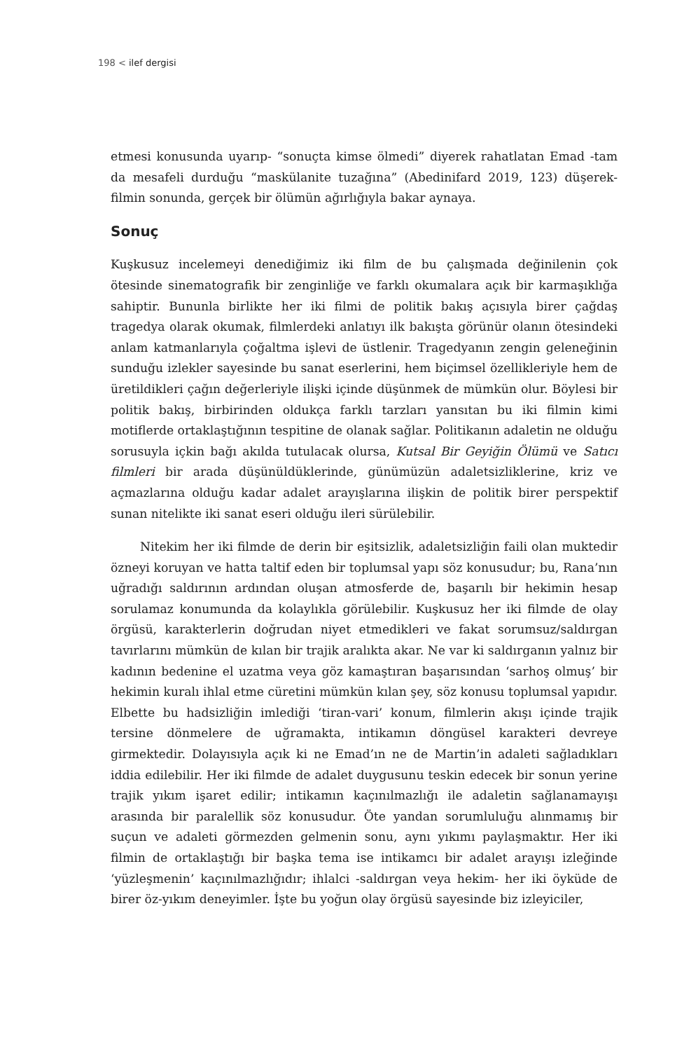198 < ilef dergisi
etmesi konusunda uyarıp- “sonuçta kimse ölmedi” diyerek rahatlatan Emad -tam da mesafeli durduğu “maskülanite tuzağına” (Abedinifard 2019, 123) düşerek- filmin sonunda, gerçek bir ölümün ağırlığıyla bakar aynaya.
Sonuç
Kuşkusuz incelemeyi denediğimiz iki film de bu çalışmada değinilenin çok ötesinde sinematografik bir zenginliğe ve farklı okumalara açık bir karmaşıklığa sahiptir. Bununla birlikte her iki filmi de politik bakış açısıyla birer çağdaş tragedya olarak okumak, filmlerdeki anlatıyı ilk bakışta görünür olanın ötesindeki anlam katmanlarıyla çoğaltma işlevi de üstlenir. Tragedyanın zengin geleneğinin sunduğu izlekler sayesinde bu sanat eserlerini, hem biçimsel özellikleriyle hem de üretildikleri çağın değerleriyle ilişki içinde düşünmek de mümkün olur. Böylesi bir politik bakış, birbirinden oldukça farklı tarzları yansıtan bu iki filmin kimi motiflerde ortaklaştığının tespitine de olanak sağlar. Politikanın adaletin ne olduğu sorusuyla içkin bağı akılda tutulacak olursa, Kutsal Bir Geyiğin Ölümü ve Satıcı filmleri bir arada düşünüldüklerinde, günümüzün adaletsizliklerine, kriz ve açmazlarına olduğu kadar adalet arayışlarına ilişkin de politik birer perspektif sunan nitelikte iki sanat eseri olduğu ileri sürülebilir.
Nitekim her iki filmde de derin bir eşitsizlik, adaletsizliğin faili olan muktedir özneyi koruyan ve hatta taltif eden bir toplumsal yapı söz konusudur; bu, Rana’nın uğradığı saldırının ardından oluşan atmosferde de, başarılı bir hekimin hesap sorulamaz konumunda da kolaylıkla görülebilir. Kuşkusuz her iki filmde de olay örgüsü, karakterlerin doğrudan niyet etmedikleri ve fakat sorumsuz/saldırgan tavırlarını mümkün de kılan bir trajik aralıkta akar. Ne var ki saldırganın yalnız bir kadının bedenine el uzatma veya göz kamaştıran başarısından ‘sarhoş olmuş’ bir hekimin kuralı ihlal etme cüretini mümkün kılan şey, söz konusu toplumsal yapıdır. Elbette bu hadsizliğin imlediği ‘tiran-vari’ konum, filmlerin akışı içinde trajik tersine dönmelere de uğramakta, intikamın döngüsel karakteri devreye girmektedir. Dolayısıyla açık ki ne Emad’ın ne de Martin’in adaleti sağladıkları iddia edilebilir. Her iki filmde de adalet duygusunu teskin edecek bir sonun yerine trajik yıkım işaret edilir; intikamın kaçınılmazlığı ile adaletin sağlanamayışı arasında bir paralellik söz konusudur. Öte yandan sorumluluğu alınmamış bir suçun ve adaleti görmezden gelmenin sonu, aynı yıkımı paylaşmaktır. Her iki filmin de ortaklaştığı bir başka tema ise intikamcı bir adalet arayışı izleğinde ‘yüzleşmenin’ kaçınılmazlığıdır; ihlalci -saldırgan veya hekim- her iki öyküde de birer öz-yıkım deneyimler. İşte bu yoğun olay örgüsü sayesinde biz izleyiciler,